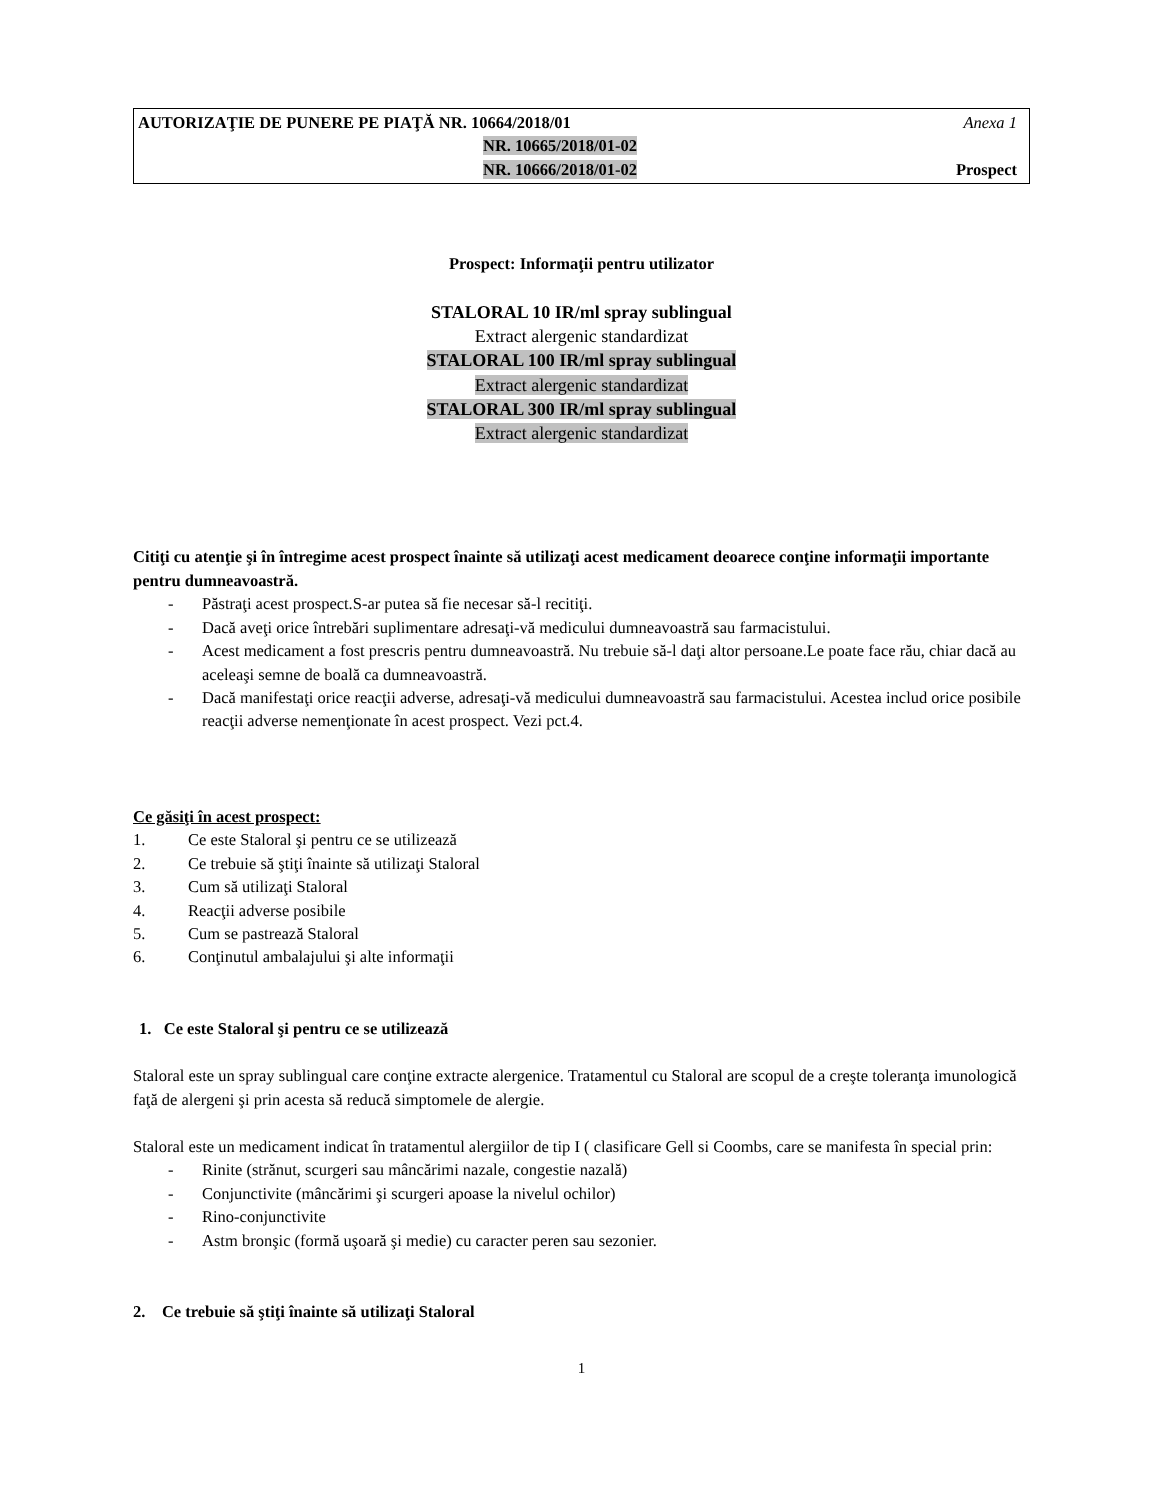AUTORIZAŢIE DE PUNERE PE PIAŢĂ NR. 10664/2018/01 Anexa 1
NR. 10665/2018/01-02
NR. 10666/2018/01-02 Prospect
Prospect: Informaţii pentru utilizator
STALORAL 10 IR/ml spray sublingual
Extract alergenic standardizat
STALORAL 100 IR/ml spray sublingual
Extract alergenic standardizat
STALORAL 300 IR/ml spray sublingual
Extract alergenic standardizat
Citiţi cu atenţie şi în întregime acest prospect înainte să utilizaţi acest medicament deoarece conţine informaţii importante pentru dumneavoastră.
- Păstraţi acest prospect.S-ar putea să fie necesar să-l recitiţi.
- Dacă aveţi orice întrebări suplimentare adresaţi-vă medicului dumneavoastră sau farmacistului.
- Acest medicament a fost prescris pentru dumneavoastră. Nu trebuie să-l daţi altor persoane.Le poate face rău, chiar dacă au aceleaşi semne de boală ca dumneavoastră.
- Dacă manifestaţi orice reacţii adverse, adresaţi-vă medicului dumneavoastră sau farmacistului. Acestea includ orice posibile reacţii adverse nemenţionate în acest prospect. Vezi pct.4.
Ce găsiţi în acest prospect:
1. Ce este Staloral şi pentru ce se utilizează
2. Ce trebuie să ştiţi înainte să utilizaţi Staloral
3. Cum să utilizaţi Staloral
4. Reacţii adverse posibile
5. Cum se pastrează Staloral
6. Conţinutul ambalajului şi alte informaţii
1. Ce este Staloral şi pentru ce se utilizează
Staloral este un spray sublingual care conţine extracte alergenice. Tratamentul cu Staloral are scopul de a creşte toleranţa imunologică faţă de alergeni şi prin acesta să reducă simptomele de alergie.
Staloral este un medicament indicat în tratamentul alergiilor de tip I ( clasificare Gell si Coombs, care se manifesta în special prin:
- Rinite (strănut, scurgeri sau mâncărimi nazale, congestie nazală)
- Conjunctivite (mâncărimi şi scurgeri apoase la nivelul ochilor)
- Rino-conjunctivite
- Astm bronşic (formă uşoară şi medie) cu caracter peren sau sezonier.
2. Ce trebuie să ştiţi înainte să utilizaţi Staloral
1